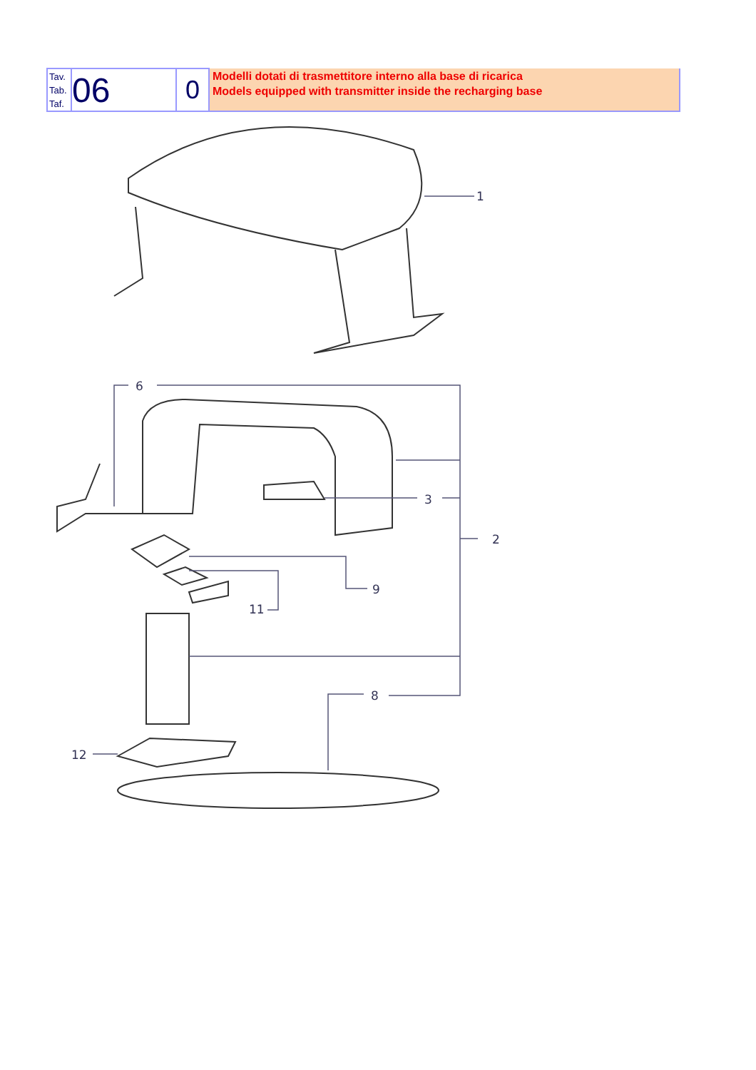| Tav. Tab. Taf. | 06 | 0 | Modelli dotati di trasmettitore interno alla base di ricarica Models equipped with transmitter inside the recharging base |
1
6
3
2
9
11
8
12